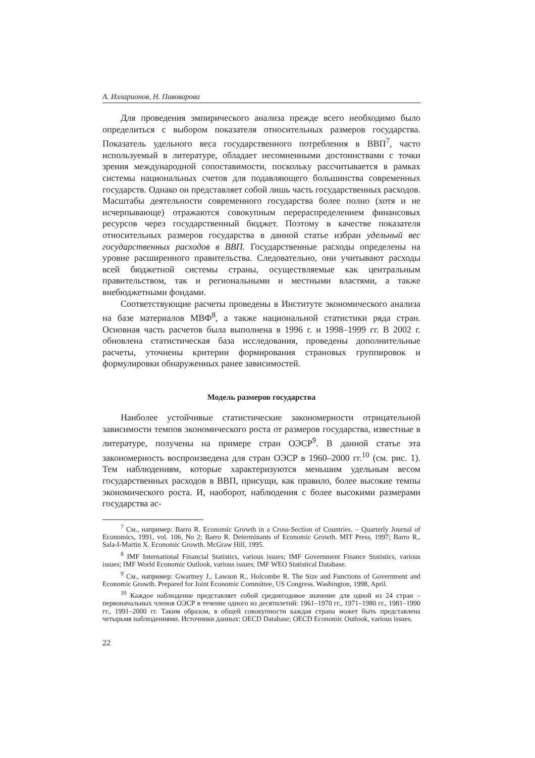А. Илларионов, Н. Пивоварова
Для проведения эмпирического анализа прежде всего необходимо было определиться с выбором показателя относительных размеров государства. Показатель удельного веса государственного потребления в ВВП<sup>7</sup>, часто используемый в литературе, обладает несомненными достоинствами с точки зрения международной сопоставимости, поскольку рассчитывается в рамках системы национальных счетов для подавляющего большинства современных государств. Однако он представляет собой лишь часть государственных расходов. Масштабы деятельности современного государства более полно (хотя и не исчерпывающе) отражаются совокупным перераспределением финансовых ресурсов через государственный бюджет. Поэтому в качестве показателя относительных размеров государства в данной статье избран удельный вес государственных расходов в ВВП. Государственные расходы определены на уровне расширенного правительства. Следовательно, они учитывают расходы всей бюджетной системы страны, осуществляемые как центральным правительством, так и региональными и местными властями, а также внебюджетными фондами.
Соответствующие расчеты проведены в Институте экономического анализа на базе материалов МВФ<sup>8</sup>, а также национальной статистики ряда стран. Основная часть расчетов была выполнена в 1996 г. и 1998–1999 гг. В 2002 г. обновлена статистическая база исследования, проведены дополнительные расчеты, уточнены критерии формирования страновых группировок и формулировки обнаруженных ранее зависимостей.
Модель размеров государства
Наиболее устойчивые статистические закономерности отрицательной зависимости темпов экономического роста от размеров государства, известные в литературе, получены на примере стран ОЭСР<sup>9</sup>. В данной статье эта закономерность воспроизведена для стран ОЭСР в 1960–2000 гг.<sup>10</sup> (см. рис. 1). Тем наблюдениям, которые характеризуются меньшим удельным весом государственных расходов в ВВП, присущи, как правило, более высокие темпы экономического роста. И, наоборот, наблюдения с более высокими размерами государства ас-
<sup>7</sup> См., например: Barro R. Economic Growth in a Cross-Section of Countries. – Quarterly Journal of Economics, 1991, vol. 106, No 2; Barro R. Determinants of Economic Growth. MIT Press, 1997; Barro R., Sala-I-Martin X. Economic Growth. McGraw Hill, 1995.
<sup>8</sup> IMF International Financial Statistics, various issues; IMF Government Finance Statistics, various issues; IMF World Economic Outlook, various issues; IMF WEO Statistical Database.
<sup>9</sup> См., например: Gwartney J., Lawson R., Holcombe R. The Size and Functions of Government and Economic Growth. Prepared for Joint Economic Committee, US Congress. Washington, 1998, April.
<sup>10</sup> Каждое наблюдение представляет собой среднегодовое значение для одной из 24 стран – первоначальных членов ОЭСР в течение одного из десятилетий: 1961–1970 гг., 1971–1980 гг., 1981–1990 гг., 1991–2000 гг. Таким образом, в общей совокупности каждая страна может быть представлена четырьмя наблюдениями. Источники данных: OECD Database; OECD Economic Outlook, various issues.
22